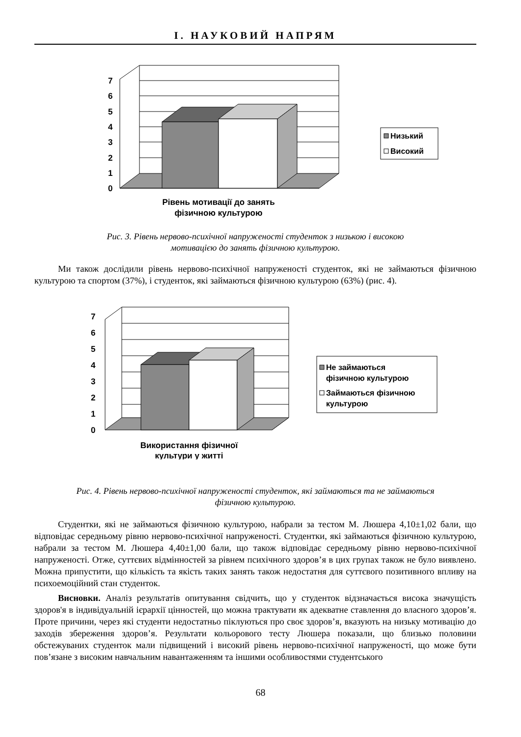І. НАУКОВИЙ НАПРЯМ
0
1
2
3
4
5
6
7
Рівень мотивації до занять
фізичною культурою
Низький
Високий
Рис. 3. Рівень нервово-психічної напруженості студенток з низькою і високою
мотивацією до занять фізичною культурою.
Ми також дослідили рівень нервово-психічної напруженості студенток, які не займаються фізичною культурою та спортом (37%), і студенток, які займаються фізичною культурою (63%) (рис. 4).
0
1
2
3
4
5
6
7
Використання фізичної
культури у житті
Не займаються
фізичною культурою
Займаються фізичною
культурою
Рис. 4. Рівень нервово-психічної напруженості студенток, які займаються та не займаються
фізичною культурою.
Студентки, які не займаються фізичною культурою, набрали за тестом М. Люшера 4,10±1,02 бали, що відповідає середньому рівню нервово-психічної напруженості. Студентки, які займаються фізичною культурою, набрали за тестом М. Люшера 4,40±1,00 бали, що також відповідає середньому рівню нервово-психічної напруженості. Отже, суттєвих відмінностей за рівнем психічного здоров’я в цих групах також не було виявлено. Можна припустити, що кількість та якість таких занять також недостатня для суттєвого позитивного впливу на психоемоційний стан студенток.
Висновки. Аналіз результатів опитування свідчить, що у студенток відзначається висока значущість здоров'я в індивідуальній ієрархії цінностей, що можна трактувати як адекватне ставлення до власного здоров’я. Проте причини, через які студенти недостатньо піклуються про своє здоров’я, вказують на низьку мотивацію до заходів збереження здоров’я. Результати кольорового тесту Люшера показали, що близько половини обстежуваних студенток мали підвищений і високий рівень нервово-психічної напруженості, що може бути пов’язане з високим навчальним навантаженням та іншими особливостями студентського
68